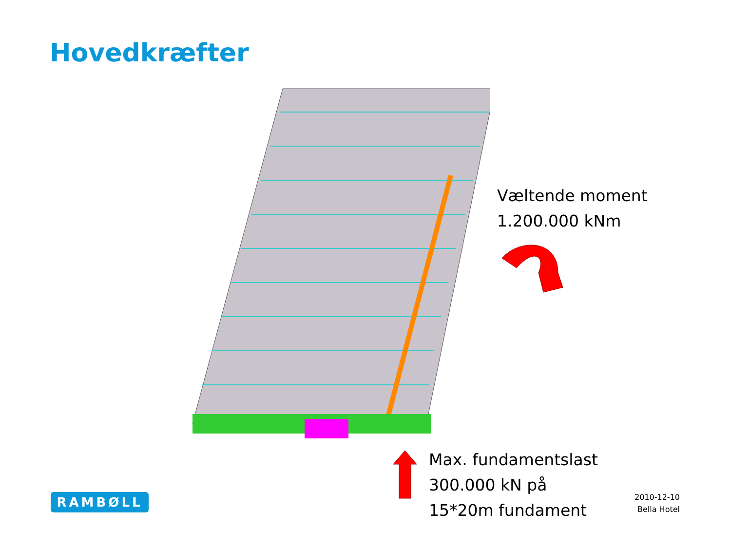Hovedkræfter
Væltende moment
1.200.000 kNm
Max. fundamentslast
300.000 kN på
15*20m fundament
RAMBØLL
2010-12-10
Bella Hotel